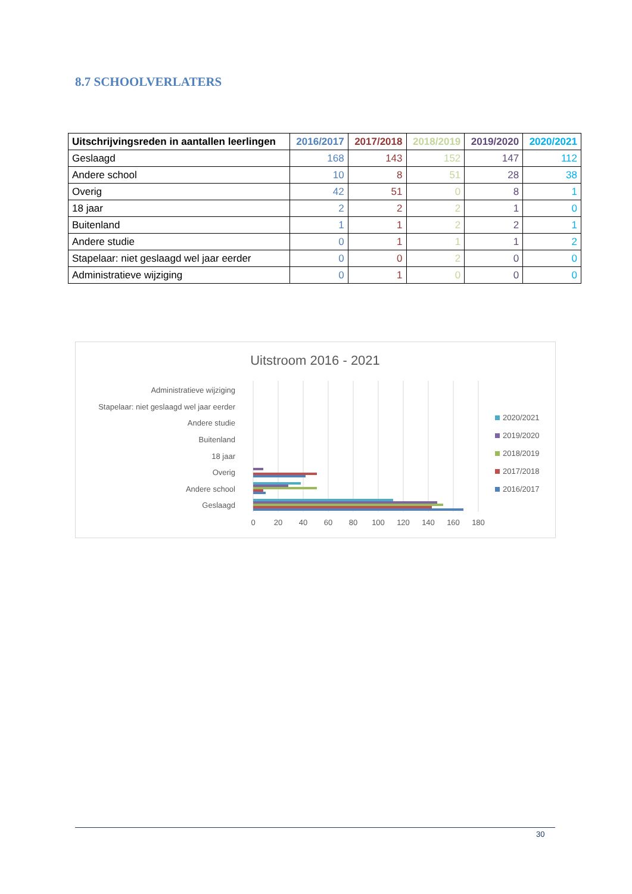8.7 SCHOOLVERLATERS
| Uitschrijvingsreden in aantallen leerlingen | 2016/2017 | 2017/2018 | 2018/2019 | 2019/2020 | 2020/2021 |
| --- | --- | --- | --- | --- | --- |
| Geslaagd | 168 | 143 | 152 | 147 | 112 |
| Andere school | 10 | 8 | 51 | 28 | 38 |
| Overig | 42 | 51 | 0 | 8 | 1 |
| 18 jaar | 2 | 2 | 2 | 1 | 0 |
| Buitenland | 1 | 1 | 2 | 2 | 1 |
| Andere studie | 0 | 1 | 1 | 1 | 2 |
| Stapelaar: niet geslaagd wel jaar eerder | 0 | 0 | 2 | 0 | 0 |
| Administratieve wijziging | 0 | 1 | 0 | 0 | 0 |
Uitstroom 2016 - 2021
Administratieve wijziging
Stapelaar: niet geslaagd wel jaar eerder
Andere studie
Buitenland
18 jaar
Overig
Andere school
Geslaagd
0
20
40
60
80
100
120
140
160
180
2020/2021
2019/2020
2018/2019
2017/2018
2016/2017
30